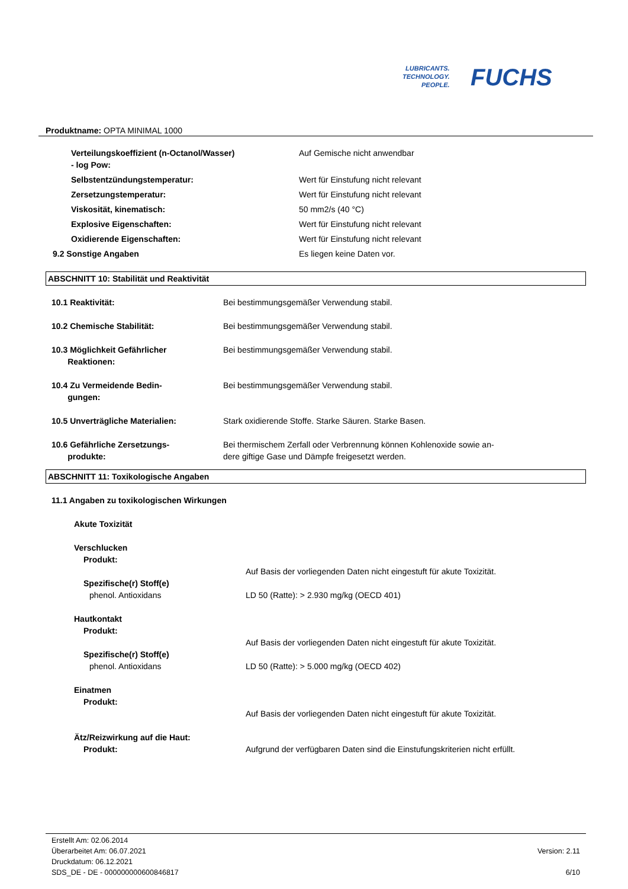LUBRICANTS.
TECHNOLOGY.
PEOPLE.
FUCHS
Produktname: OPTA MINIMAL 1000
| Verteilungskoeffizient (n-Octanol/Wasser) - log Pow: | Auf Gemische nicht anwendbar |
| Selbstentzündungstemperatur: | Wert für Einstufung nicht relevant |
| Zersetzungstemperatur: | Wert für Einstufung nicht relevant |
| Viskosität, kinematisch: | 50 mm2/s (40 °C) |
| Explosive Eigenschaften: | Wert für Einstufung nicht relevant |
| Oxidierende Eigenschaften: | Wert für Einstufung nicht relevant |
| 9.2 Sonstige Angaben | Es liegen keine Daten vor. |
ABSCHNITT 10: Stabilität und Reaktivität
| 10.1 Reaktivität: | Bei bestimmungsgemäßer Verwendung stabil. |
| 10.2 Chemische Stabilität: | Bei bestimmungsgemäßer Verwendung stabil. |
| 10.3 Möglichkeit Gefährlicher Reaktionen: | Bei bestimmungsgemäßer Verwendung stabil. |
| 10.4 Zu Vermeidende Bedin- gungen: | Bei bestimmungsgemäßer Verwendung stabil. |
| 10.5 Unverträgliche Materialien: | Stark oxidierende Stoffe. Starke Säuren. Starke Basen. |
| 10.6 Gefährliche Zersetzungs- produkte: | Bei thermischem Zerfall oder Verbrennung können Kohlenoxide sowie an- dere giftige Gase und Dämpfe freigesetzt werden. |
ABSCHNITT 11: Toxikologische Angaben
| 11.1 Angaben zu toxikologischen Wirkungen | |
| Akute Toxizität | |
| Verschlucken | |
| Produkt: | |
| | Auf Basis der vorliegenden Daten nicht eingestuft für akute Toxizität. |
| Spezifische(r) Stoff(e) | |
| phenol. Antioxidans | LD 50 (Ratte): > 2.930 mg/kg (OECD 401) |
| Hautkontakt | |
| Produkt: | |
| | Auf Basis der vorliegenden Daten nicht eingestuft für akute Toxizität. |
| Spezifische(r) Stoff(e) | |
| phenol. Antioxidans | LD 50 (Ratte): > 5.000 mg/kg (OECD 402) |
| Einatmen | |
| Produkt: | |
| | Auf Basis der vorliegenden Daten nicht eingestuft für akute Toxizität. |
| Ätz/Reizwirkung auf die Haut: | |
| Produkt: | Aufgrund der verfügbaren Daten sind die Einstufungskriterien nicht erfüllt. |
Erstellt Am: 02.06.2014
Überarbeitet Am: 06.07.2021
Druckdatum: 06.12.2021
SDS_DE - DE - 000000000600846817
Version: 2.11
6/10